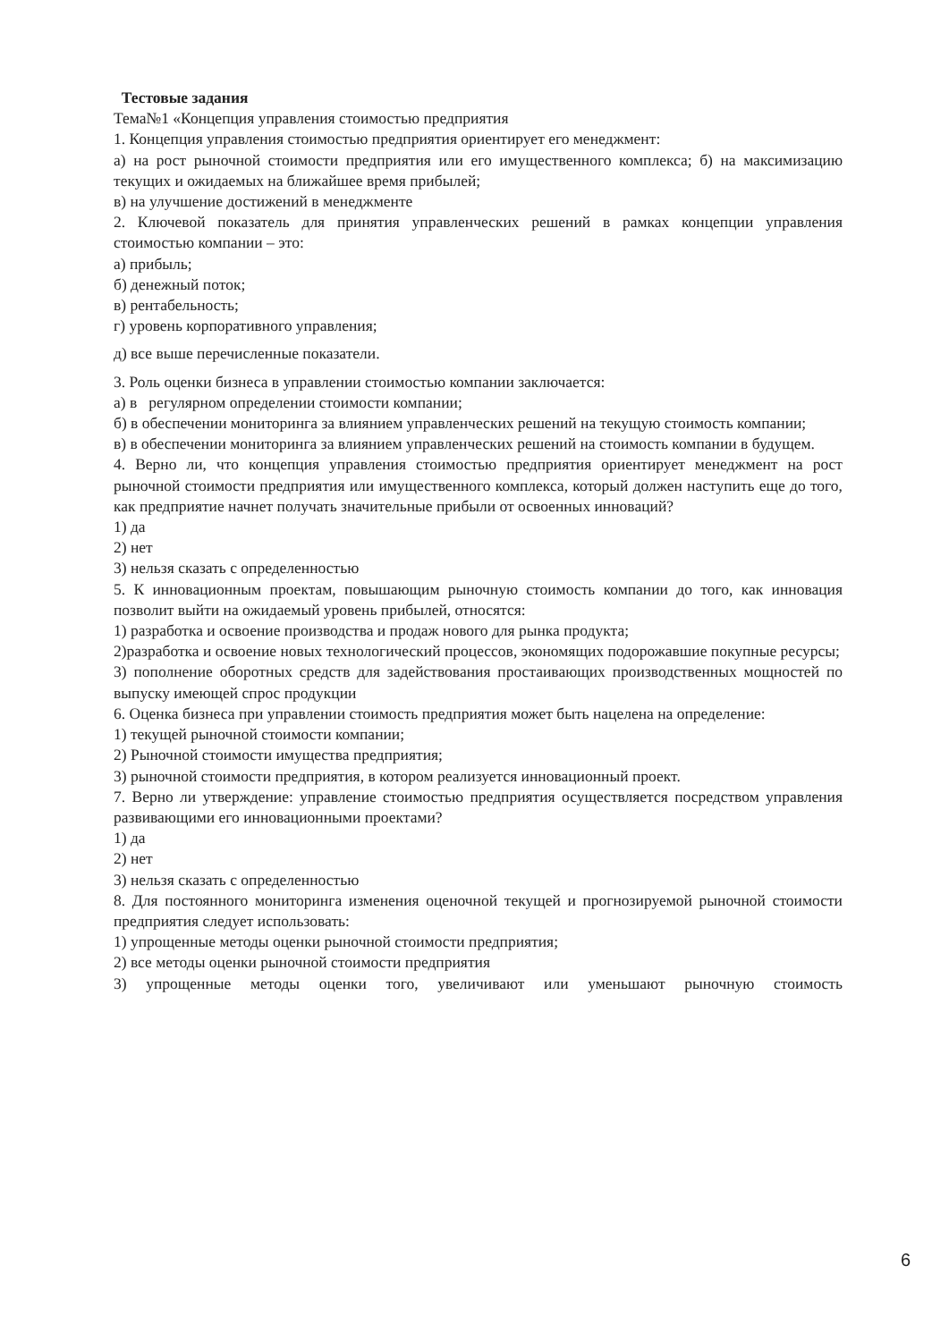Тестовые задания
Тема№1 «Концепция управления стоимостью предприятия
1. Концепция управления стоимостью предприятия ориентирует его менеджмент:
а) на рост рыночной стоимости предприятия или его имущественного комплекса; б) на максимизацию текущих и ожидаемых на ближайшее время прибылей;
в) на улучшение достижений в менеджменте
2. Ключевой показатель для принятия управленческих решений в рамках концепции управления стоимостью компании – это:
а) прибыль;
б) денежный поток;
в) рентабельность;
г) уровень корпоративного управления;
д) все выше перечисленные показатели.
3. Роль оценки бизнеса в управлении стоимостью компании заключается:
а) в регулярном определении стоимости компании;
б) в обеспечении мониторинга за влиянием управленческих решений на текущую стоимость компании;
в) в обеспечении мониторинга за влиянием управленческих решений на стоимость компании в будущем.
4. Верно ли, что концепция управления стоимостью предприятия ориентирует менеджмент на рост рыночной стоимости предприятия или имущественного комплекса, который должен наступить еще до того, как предприятие начнет получать значительные прибыли от освоенных инноваций?
1) да
2) нет
3) нельзя сказать с определенностью
5. К инновационным проектам, повышающим рыночную стоимость компании до того, как инновация позволит выйти на ожидаемый уровень прибылей, относятся:
1) разработка и освоение производства и продаж нового для рынка продукта;
2)разработка и освоение новых технологический процессов, экономящих подорожавшие покупные ресурсы;
3) пополнение оборотных средств для задействования простаивающих производственных мощностей по выпуску имеющей спрос продукции
6. Оценка бизнеса при управлении стоимость предприятия может быть нацелена на определение:
1) текущей рыночной стоимости компании;
2) Рыночной стоимости имущества предприятия;
3) рыночной стоимости предприятия, в котором реализуется инновационный проект.
7. Верно ли утверждение: управление стоимостью предприятия осуществляется посредством управления развивающими его инновационными проектами?
1) да
2) нет
3) нельзя сказать с определенностью
8. Для постоянного мониторинга изменения оценочной текущей и прогнозируемой рыночной стоимости предприятия следует использовать:
1) упрощенные методы оценки рыночной стоимости предприятия;
2) все методы оценки рыночной стоимости предприятия
3) упрощенные методы оценки того, увеличивают или уменьшают рыночную стоимость
6